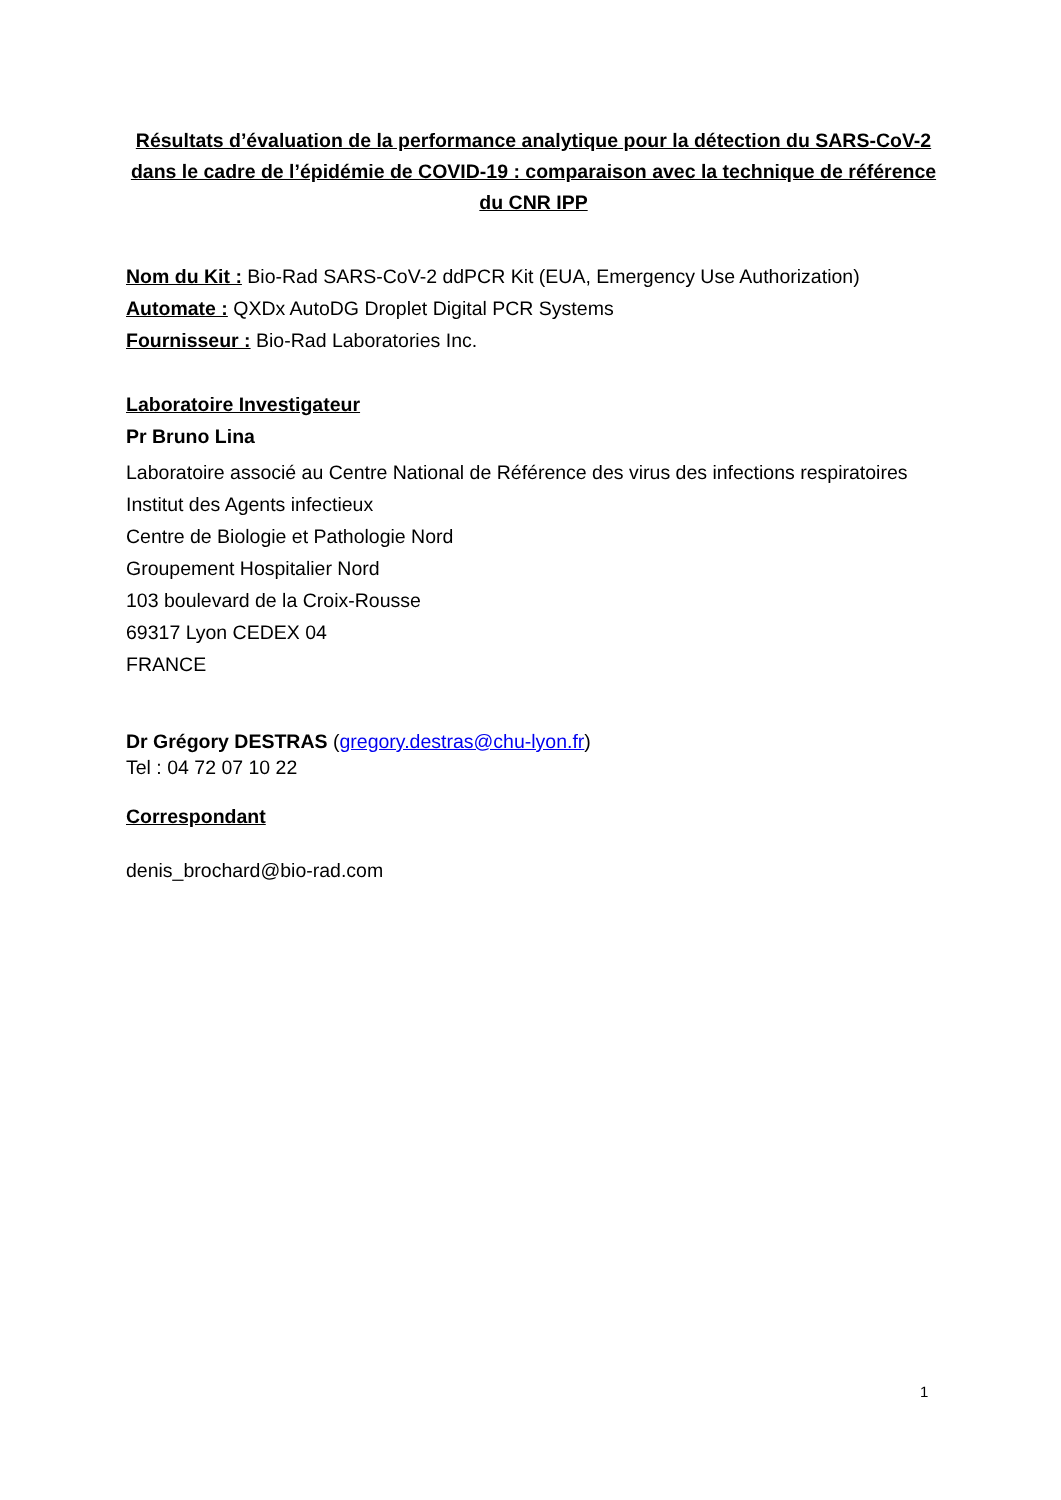Résultats d’évaluation de la performance analytique pour la détection du SARS-CoV-2 dans le cadre de l’épidémie de COVID-19 : comparaison avec la technique de référence du CNR IPP
Nom du Kit : Bio-Rad SARS-CoV-2 ddPCR Kit (EUA, Emergency Use Authorization)
Automate : QXDx AutoDG Droplet Digital PCR Systems
Fournisseur : Bio-Rad Laboratories Inc.
Laboratoire Investigateur
Pr Bruno Lina
Laboratoire associé au Centre National de Référence des virus des infections respiratoires
Institut des Agents infectieux
Centre de Biologie et Pathologie Nord
Groupement Hospitalier Nord
103 boulevard de la Croix-Rousse
69317 Lyon CEDEX 04
FRANCE
Dr Grégory DESTRAS (gregory.destras@chu-lyon.fr)
Tel : 04 72 07 10 22
Correspondant
denis_brochard@bio-rad.com
1